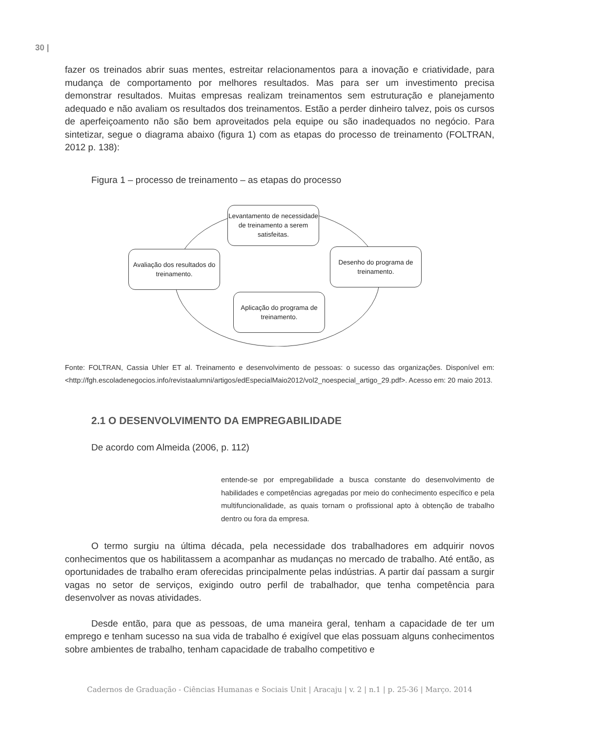30 |
fazer os treinados abrir suas mentes, estreitar relacionamentos para a inovação e criatividade, para mudança de comportamento por melhores resultados. Mas para ser um investimento precisa demonstrar resultados. Muitas empresas realizam treinamentos sem estruturação e planejamento adequado e não avaliam os resultados dos treinamentos. Estão a perder dinheiro talvez, pois os cursos de aperfeiçoamento não são bem aproveitados pela equipe ou são inadequados no negócio. Para sintetizar, segue o diagrama abaixo (figura 1) com as etapas do processo de treinamento (FOLTRAN, 2012 p. 138):
Figura 1 – processo de treinamento – as etapas do processo
Levantamento de necessidade de treinamento a serem satisfeitas.
Desenho do programa de treinamento.
Aplicação do programa de treinamento.
Avaliação dos resultados do treinamento.
Fonte: FOLTRAN, Cassia Uhler ET al. Treinamento e desenvolvimento de pessoas: o sucesso das organizações. Disponível em: <http://fgh.escoladenegocios.info/revistaalumni/artigos/edEspecialMaio2012/vol2_noespecial_artigo_29.pdf>. Acesso em: 20 maio 2013.
2.1 O DESENVOLVIMENTO DA EMPREGABILIDADE
De acordo com Almeida (2006, p. 112)
entende-se por empregabilidade a busca constante do desenvolvimento de habilidades e competências agregadas por meio do conhecimento específico e pela multifuncionalidade, as quais tornam o profissional apto à obtenção de trabalho dentro ou fora da empresa.
O termo surgiu na última década, pela necessidade dos trabalhadores em adquirir novos conhecimentos que os habilitassem a acompanhar as mudanças no mercado de trabalho. Até então, as oportunidades de trabalho eram oferecidas principalmente pelas indústrias. A partir daí passam a surgir vagas no setor de serviços, exigindo outro perfil de trabalhador, que tenha competência para desenvolver as novas atividades.
Desde então, para que as pessoas, de uma maneira geral, tenham a capacidade de ter um emprego e tenham sucesso na sua vida de trabalho é exigível que elas possuam alguns conhecimentos sobre ambientes de trabalho, tenham capacidade de trabalho competitivo e
Cadernos de Graduação - Ciências Humanas e Sociais Unit | Aracaju | v. 2 | n.1 | p. 25-36 | Março. 2014